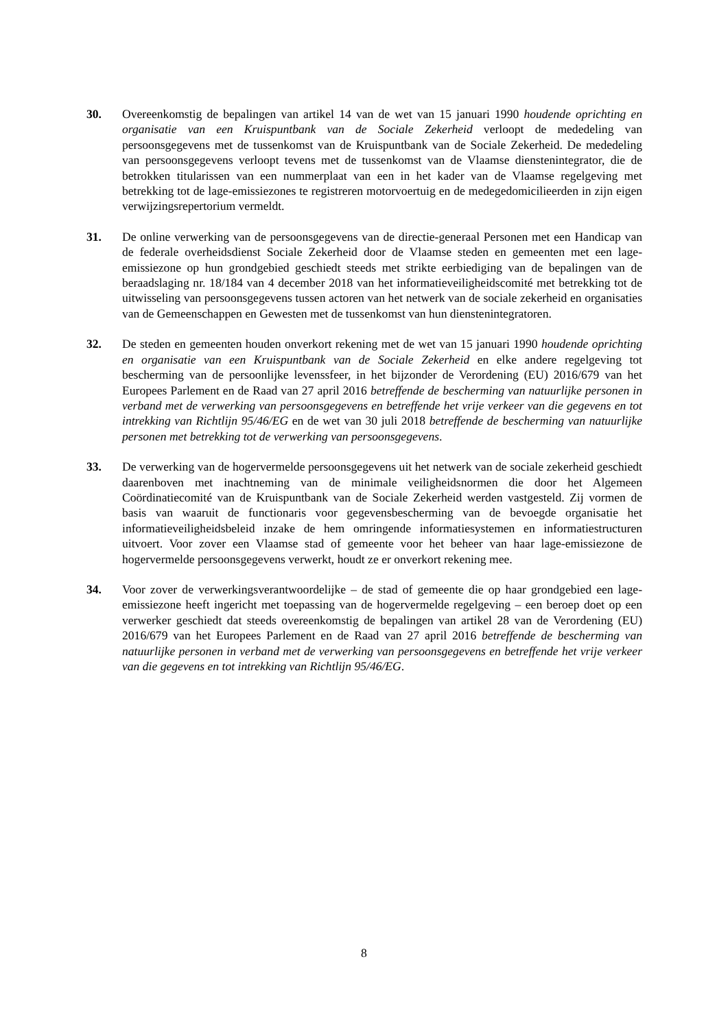30. Overeenkomstig de bepalingen van artikel 14 van de wet van 15 januari 1990 houdende oprichting en organisatie van een Kruispuntbank van de Sociale Zekerheid verloopt de mededeling van persoonsgegevens met de tussenkomst van de Kruispuntbank van de Sociale Zekerheid. De mededeling van persoonsgegevens verloopt tevens met de tussenkomst van de Vlaamse dienstenintegrator, die de betrokken titularissen van een nummerplaat van een in het kader van de Vlaamse regelgeving met betrekking tot de lage-emissiezones te registreren motorvoertuig en de medegedomicilieerden in zijn eigen verwijzingsrepertorium vermeldt.
31. De online verwerking van de persoonsgegevens van de directie-generaal Personen met een Handicap van de federale overheidsdienst Sociale Zekerheid door de Vlaamse steden en gemeenten met een lage-emissiezone op hun grondgebied geschiedt steeds met strikte eerbiediging van de bepalingen van de beraadslaging nr. 18/184 van 4 december 2018 van het informatieveiligheidscomité met betrekking tot de uitwisseling van persoonsgegevens tussen actoren van het netwerk van de sociale zekerheid en organisaties van de Gemeenschappen en Gewesten met de tussenkomst van hun dienstenintegratoren.
32. De steden en gemeenten houden onverkort rekening met de wet van 15 januari 1990 houdende oprichting en organisatie van een Kruispuntbank van de Sociale Zekerheid en elke andere regelgeving tot bescherming van de persoonlijke levenssfeer, in het bijzonder de Verordening (EU) 2016/679 van het Europees Parlement en de Raad van 27 april 2016 betreffende de bescherming van natuurlijke personen in verband met de verwerking van persoonsgegevens en betreffende het vrije verkeer van die gegevens en tot intrekking van Richtlijn 95/46/EG en de wet van 30 juli 2018 betreffende de bescherming van natuurlijke personen met betrekking tot de verwerking van persoonsgegevens.
33. De verwerking van de hogervermelde persoonsgegevens uit het netwerk van de sociale zekerheid geschiedt daarenboven met inachtneming van de minimale veiligheidsnormen die door het Algemeen Coördinatiecomité van de Kruispuntbank van de Sociale Zekerheid werden vastgesteld. Zij vormen de basis van waaruit de functionaris voor gegevensbescherming van de bevoegde organisatie het informatieveiligheidsbeleid inzake de hem omringende informatiesystemen en informatiestructuren uitvoert. Voor zover een Vlaamse stad of gemeente voor het beheer van haar lage-emissiezone de hogervermelde persoonsgegevens verwerkt, houdt ze er onverkort rekening mee.
34. Voor zover de verwerkingsverantwoordelijke – de stad of gemeente die op haar grondgebied een lage-emissiezone heeft ingericht met toepassing van de hogervermelde regelgeving – een beroep doet op een verwerker geschiedt dat steeds overeenkomstig de bepalingen van artikel 28 van de Verordening (EU) 2016/679 van het Europees Parlement en de Raad van 27 april 2016 betreffende de bescherming van natuurlijke personen in verband met de verwerking van persoonsgegevens en betreffende het vrije verkeer van die gegevens en tot intrekking van Richtlijn 95/46/EG.
8